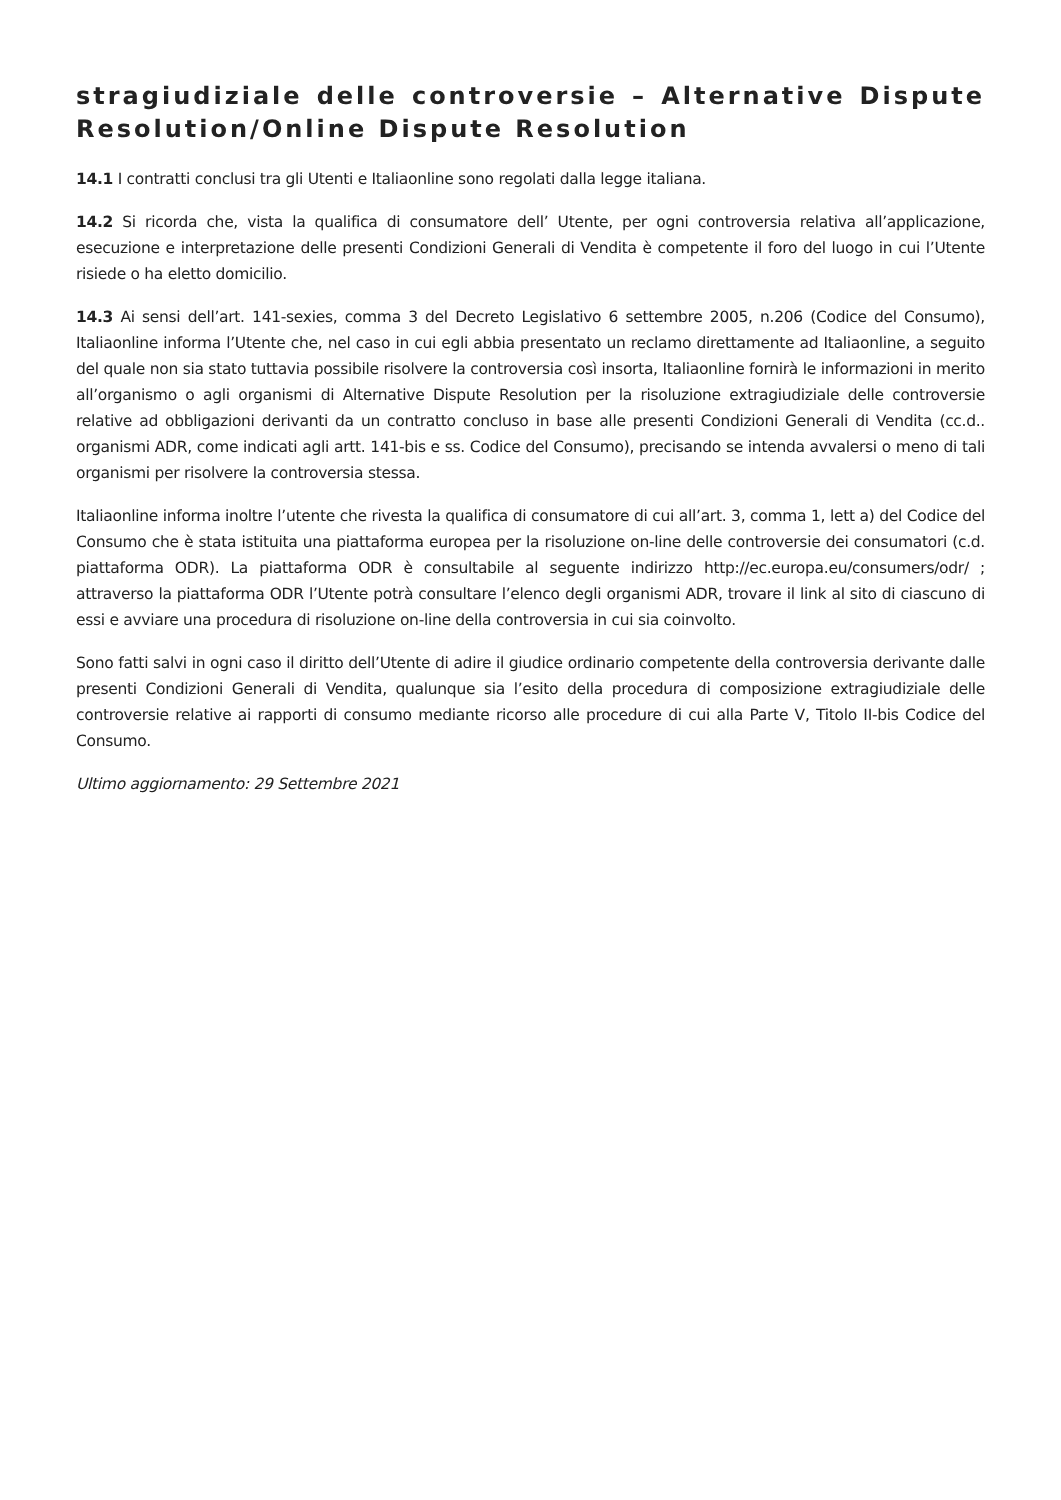stragiudiziale delle controversie – Alternative Dispute Resolution/Online Dispute Resolution
14.1 I contratti conclusi tra gli Utenti e Italiaonline sono regolati dalla legge italiana.
14.2 Si ricorda che, vista la qualifica di consumatore dell’ Utente, per ogni controversia relativa all’applicazione, esecuzione e interpretazione delle presenti Condizioni Generali di Vendita è competente il foro del luogo in cui l’Utente risiede o ha eletto domicilio.
14.3 Ai sensi dell’art. 141-sexies, comma 3 del Decreto Legislativo 6 settembre 2005, n.206 (Codice del Consumo), Italiaonline informa l’Utente che, nel caso in cui egli abbia presentato un reclamo direttamente ad Italiaonline, a seguito del quale non sia stato tuttavia possibile risolvere la controversia così insorta, Italiaonline fornirà le informazioni in merito all’organismo o agli organismi di Alternative Dispute Resolution per la risoluzione extragiudiziale delle controversie relative ad obbligazioni derivanti da un contratto concluso in base alle presenti Condizioni Generali di Vendita (cc.d.. organismi ADR, come indicati agli artt. 141-bis e ss. Codice del Consumo), precisando se intenda avvalersi o meno di tali organismi per risolvere la controversia stessa.
Italiaonline informa inoltre l’utente che rivesta la qualifica di consumatore di cui all’art. 3, comma 1, lett a) del Codice del Consumo che è stata istituita una piattaforma europea per la risoluzione on-line delle controversie dei consumatori (c.d. piattaforma ODR). La piattaforma ODR è consultabile al seguente indirizzo http://ec.europa.eu/consumers/odr/ ; attraverso la piattaforma ODR l’Utente potrà consultare l’elenco degli organismi ADR, trovare il link al sito di ciascuno di essi e avviare una procedura di risoluzione on-line della controversia in cui sia coinvolto.
Sono fatti salvi in ogni caso il diritto dell’Utente di adire il giudice ordinario competente della controversia derivante dalle presenti Condizioni Generali di Vendita, qualunque sia l’esito della procedura di composizione extragiudiziale delle controversie relative ai rapporti di consumo mediante ricorso alle procedure di cui alla Parte V, Titolo II-bis Codice del Consumo.
Ultimo aggiornamento: 29 Settembre 2021